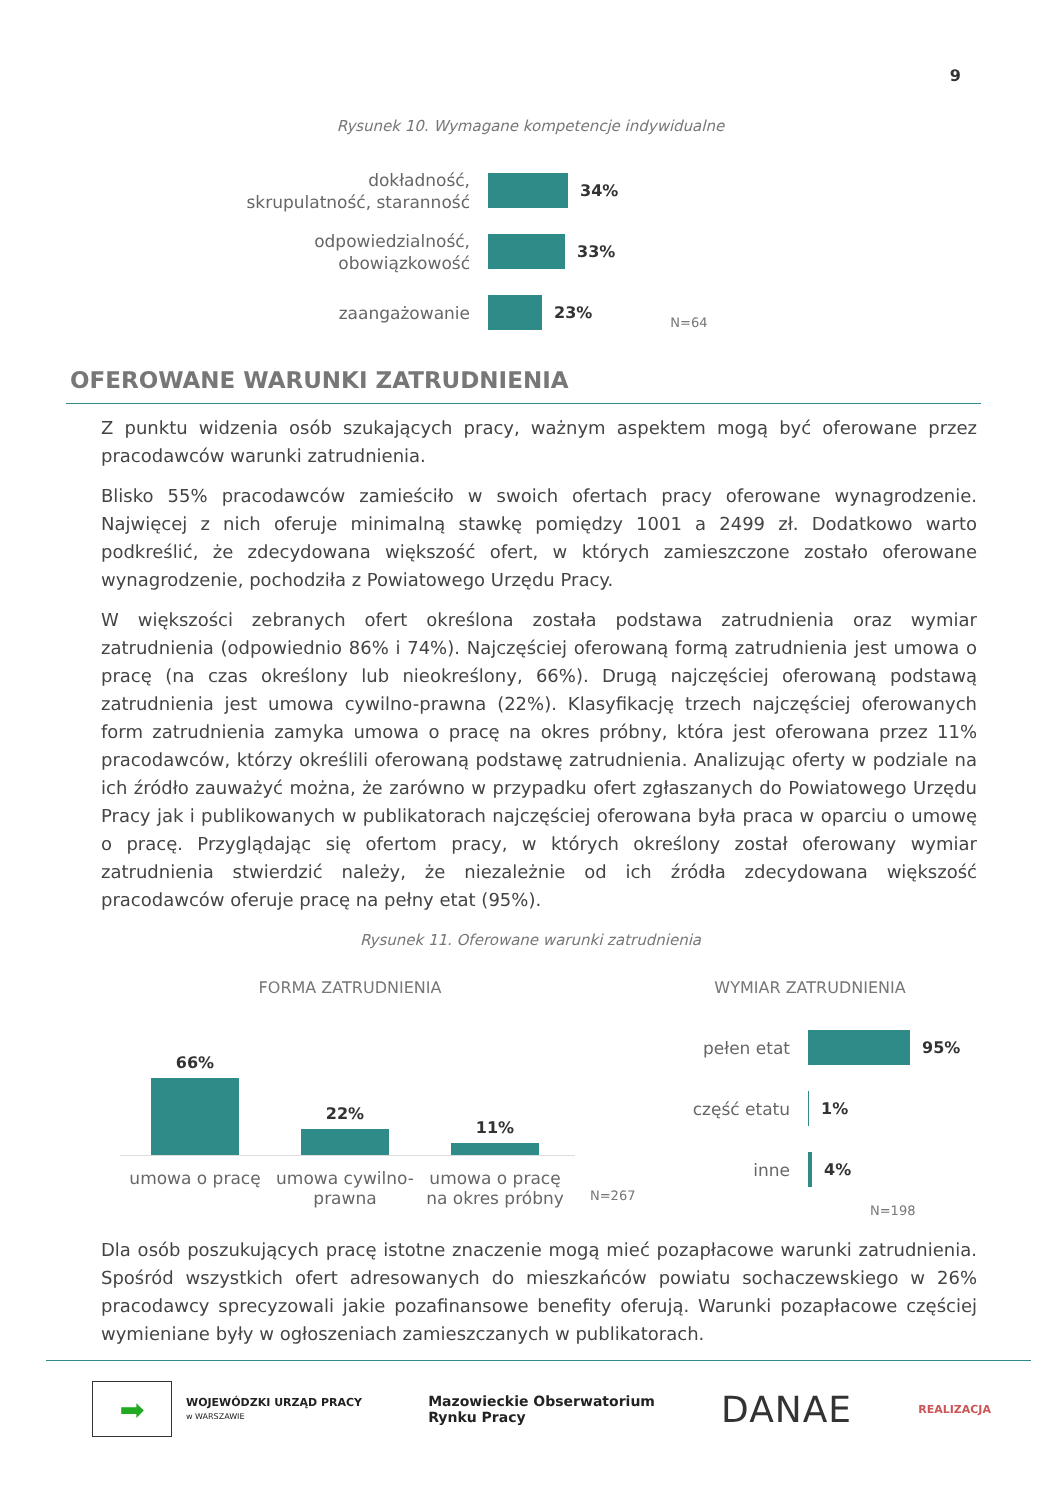9
Rysunek 10. Wymagane kompetencje indywidualne
dokładność,
skrupulatność, staranność
34%
odpowiedzialność,
obowiązkowość
33%
zaangażowanie
23%
N=64
OFEROWANE WARUNKI ZATRUDNIENIA
Z punktu widzenia osób szukających pracy, ważnym aspektem mogą być oferowane przez pracodawców warunki zatrudnienia.
Blisko 55% pracodawców zamieściło w swoich ofertach pracy oferowane wynagrodzenie. Najwięcej z nich oferuje minimalną stawkę pomiędzy 1001 a 2499 zł. Dodatkowo warto podkreślić, że zdecydowana większość ofert, w których zamieszczone zostało oferowane wynagrodzenie, pochodziła z Powiatowego Urzędu Pracy.
W większości zebranych ofert określona została podstawa zatrudnienia oraz wymiar zatrudnienia (odpowiednio 86% i 74%). Najczęściej oferowaną formą zatrudnienia jest umowa o pracę (na czas określony lub nieokreślony, 66%). Drugą najczęściej oferowaną podstawą zatrudnienia jest umowa cywilno-prawna (22%). Klasyfikację trzech najczęściej oferowanych form zatrudnienia zamyka umowa o pracę na okres próbny, która jest oferowana przez 11% pracodawców, którzy określili oferowaną podstawę zatrudnienia. Analizując oferty w podziale na ich źródło zauważyć można, że zarówno w przypadku ofert zgłaszanych do Powiatowego Urzędu Pracy jak i publikowanych w publikatorach najczęściej oferowana była praca w oparciu o umowę o pracę. Przyglądając się ofertom pracy, w których określony został oferowany wymiar zatrudnienia stwierdzić należy, że niezależnie od ich źródła zdecydowana większość pracodawców oferuje pracę na pełny etat (95%).
Rysunek 11. Oferowane warunki zatrudnienia
FORMA ZATRUDNIENIA
66%
22%
11%
umowa o pracę umowa cywilno-prawna
umowa o pracę na okres próbny
N=267
WYMIAR ZATRUDNIENIA
pełen etat
95%
część etatu
1%
inne
4%
N=198
Dla osób poszukujących pracę istotne znaczenie mogą mieć pozapłacowe warunki zatrudnienia. Spośród wszystkich ofert adresowanych do mieszkańców powiatu sochaczewskiego w 26% pracodawcy sprecyzowali jakie pozafinansowe benefity oferują. Warunki pozapłacowe częściej wymieniane były w ogłoszeniach zamieszczanych w publikatorach.
➡
WOJEWÓDZKI URZĄD PRACY
w WARSZAWIE
Mazowieckie Obserwatorium
Rynku Pracy
DANAE
REALIZACJA